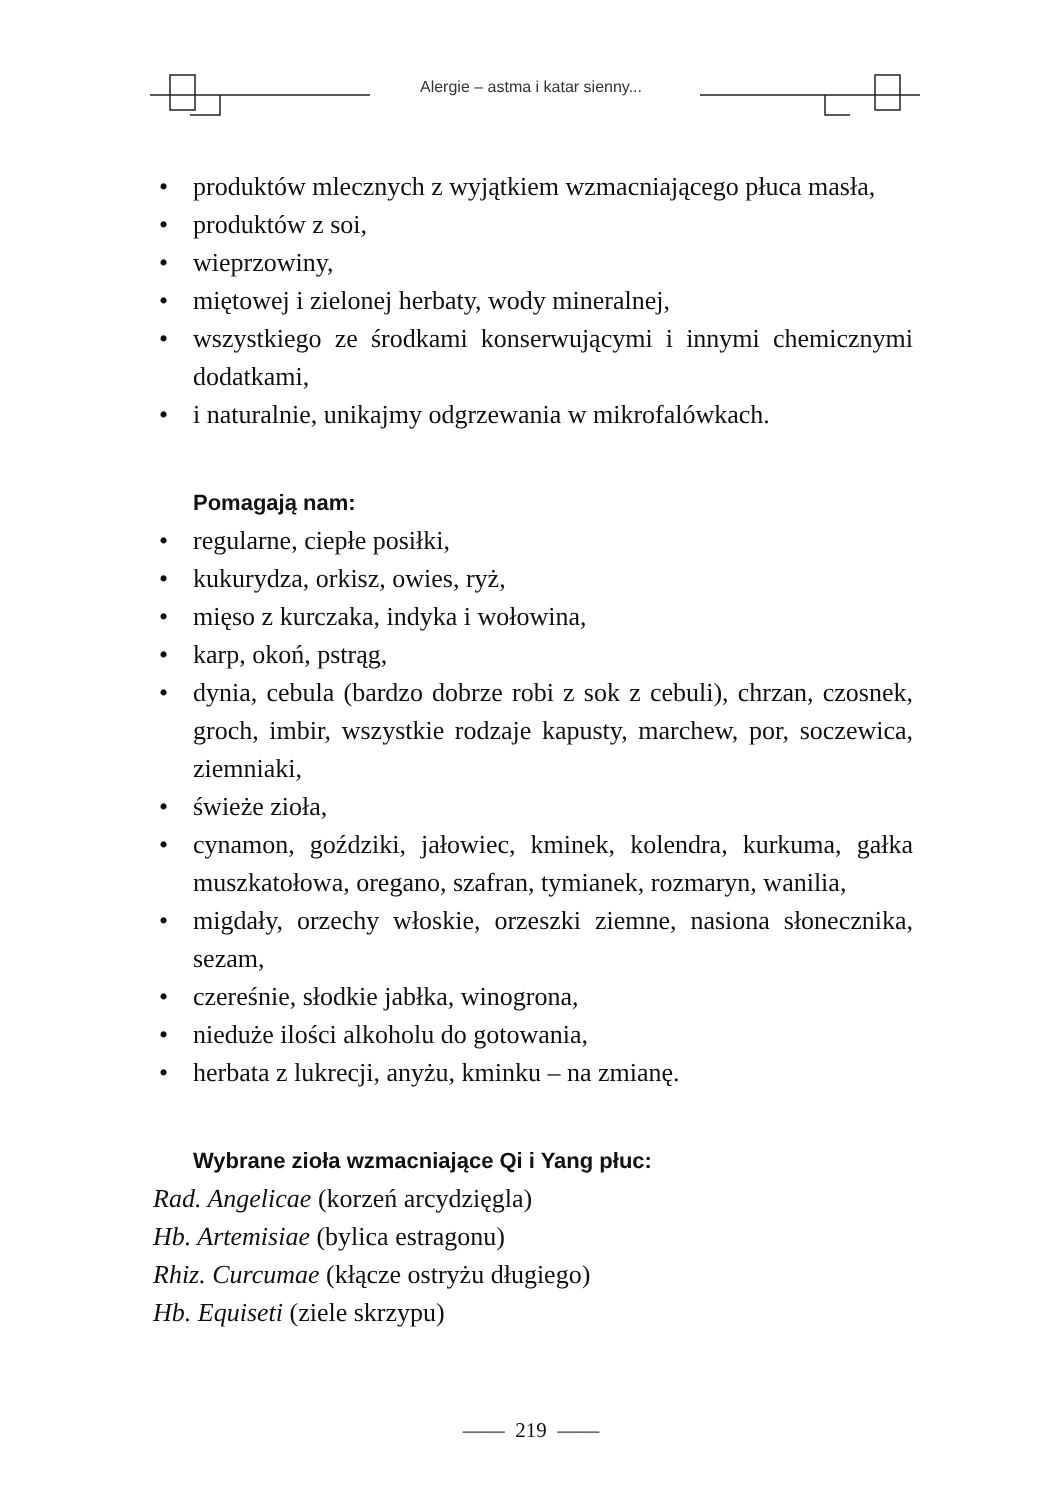Alergie – astma i katar sienny...
• produktów mlecznych z wyjątkiem wzmacniającego płuca masła,
• produktów z soi,
• wieprzowiny,
• miętowej i zielonej herbaty, wody mineralnej,
• wszystkiego ze środkami konserwującymi i innymi chemicznymi dodatkami,
• i naturalnie, unikajmy odgrzewania w mikrofalówkach.
Pomagają nam:
• regularne, ciepłe posiłki,
• kukurydza, orkisz, owies, ryż,
• mięso z kurczaka, indyka i wołowina,
• karp, okoń, pstrąg,
• dynia, cebula (bardzo dobrze robi z sok z cebuli), chrzan, czosnek, groch, imbir, wszystkie rodzaje kapusty, marchew, por, soczewica, ziemniaki,
• świeże zioła,
• cynamon, goździki, jałowiec, kminek, kolendra, kurkuma, gałka muszkatołowa, oregano, szafran, tymianek, rozmaryn, wanilia,
• migdały, orzechy włoskie, orzeszki ziemne, nasiona słonecznika, sezam,
• czereśnie, słodkie jabłka, winogrona,
• nieduże ilości alkoholu do gotowania,
• herbata z lukrecji, anyżu, kminku – na zmianę.
Wybrane zioła wzmacniające Qi i Yang płuc:
Rad. Angelicae (korzeń arcydzięgla)
Hb. Artemisiae (bylica estragonu)
Rhiz. Curcumae (kłącze ostryżu długiego)
Hb. Equiseti (ziele skrzypu)
—— 219 ——